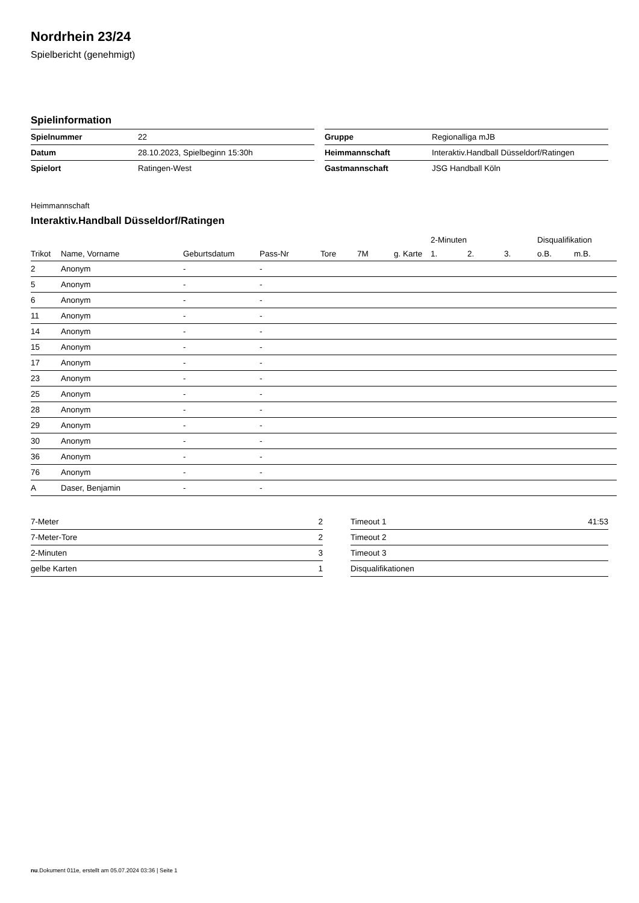Nordrhein 23/24
Spielbericht (genehmigt)
Spielinformation
| Spielnummer | 22 |
| Datum | 28.10.2023, Spielbeginn 15:30h |
| Spielort | Ratingen-West |
| Gruppe | Regionalliga mJB |
| Heimmannschaft | Interaktiv.Handball Düsseldorf/Ratingen |
| Gastmannschaft | JSG Handball Köln |
Heimmannschaft
Interaktiv.Handball Düsseldorf/Ratingen
| | | | | | | | 2-Minuten | | | Disqualifikation | |
| --- | --- | --- | --- | --- | --- | --- | --- | --- | --- | --- | --- |
| Trikot | Name, Vorname | Geburtsdatum | Pass-Nr | Tore | 7M | g. Karte | 1. | 2. | 3. | o.B. | m.B. |
| 2 | Anonym | - | - | | | | | | | | |
| 5 | Anonym | - | - | | | | | | | | |
| 6 | Anonym | - | - | | | | | | | | |
| 11 | Anonym | - | - | | | | | | | | |
| 14 | Anonym | - | - | | | | | | | | |
| 15 | Anonym | - | - | | | | | | | | |
| 17 | Anonym | - | - | | | | | | | | |
| 23 | Anonym | - | - | | | | | | | | |
| 25 | Anonym | - | - | | | | | | | | |
| 28 | Anonym | - | - | | | | | | | | |
| 29 | Anonym | - | - | | | | | | | | |
| 30 | Anonym | - | - | | | | | | | | |
| 36 | Anonym | - | - | | | | | | | | |
| 76 | Anonym | - | - | | | | | | | | |
| A | Daser, Benjamin | - | - | | | | | | | | |
| 7-Meter | 2 |
| 7-Meter-Tore | 2 |
| 2-Minuten | 3 |
| gelbe Karten | 1 |
| Timeout 1 | 41:53 |
| Timeout 2 | |
| Timeout 3 | |
| Disqualifikationen | |
nu.Dokument 011e, erstellt am 05.07.2024 03:36 | Seite 1